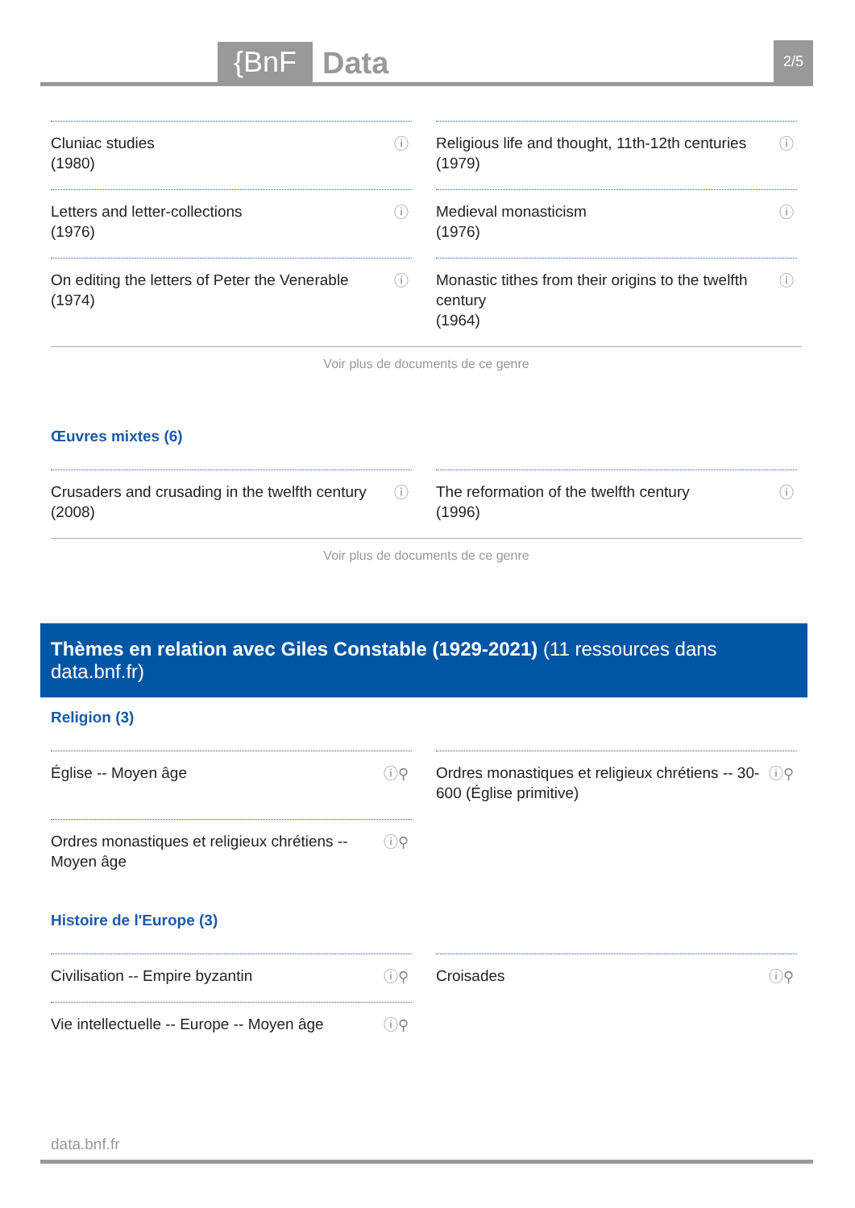{BnF Data 2/5
Cluniac studies
(1980)
ⓘ
Religious life and thought, 11th-12th centuries
(1979)
ⓘ
Letters and letter-collections
(1976)
ⓘ
Medieval monasticism
(1976)
ⓘ
On editing the letters of Peter the Venerable
(1974)
ⓘ
Monastic tithes from their origins to the twelfth century
(1964)
ⓘ
Voir plus de documents de ce genre
Œuvres mixtes (6)
Crusaders and crusading in the twelfth century
(2008)
ⓘ
The reformation of the twelfth century
(1996)
ⓘ
Voir plus de documents de ce genre
Thèmes en relation avec Giles Constable (1929-2021) (11 ressources dans data.bnf.fr)
Religion (3)
Église -- Moyen âge ⓘ⚲
Ordres monastiques et religieux chrétiens -- Moyen âge ⓘ⚲
Ordres monastiques et religieux chrétiens -- 30-600 (Église primitive) ⓘ⚲
Histoire de l'Europe (3)
Civilisation -- Empire byzantin ⓘ⚲
Vie intellectuelle -- Europe -- Moyen âge ⓘ⚲
Croisades ⓘ⚲
data.bnf.fr